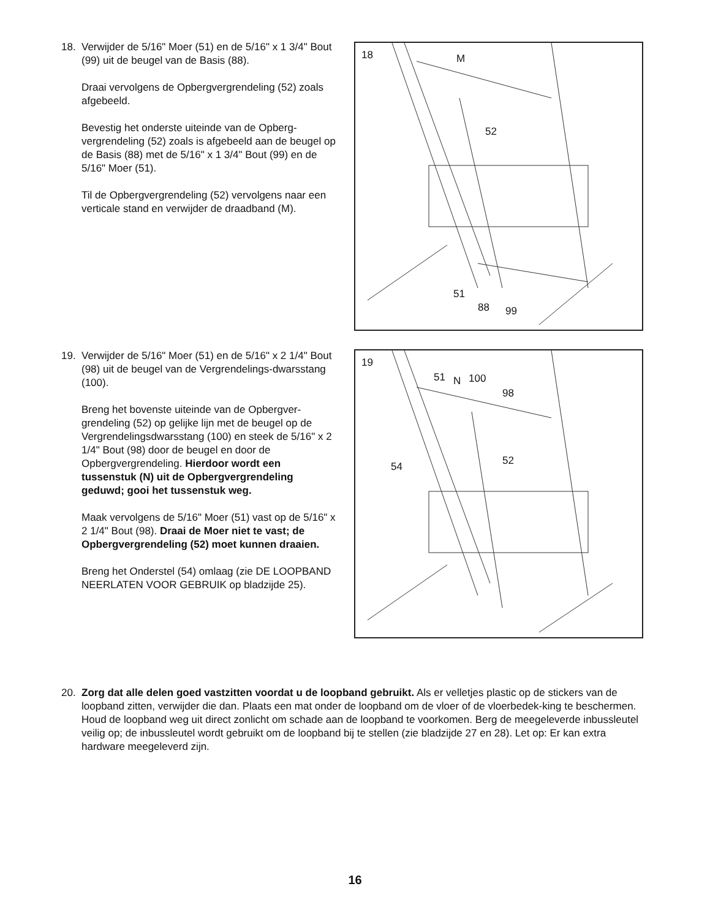18. Verwijder de 5/16" Moer (51) en de 5/16" x 1 3/4" Bout (99) uit de beugel van de Basis (88).
Draai vervolgens de Opbergvergrendeling (52) zoals afgebeeld.
Bevestig het onderste uiteinde van de Opberg-vergrendeling (52) zoals is afgebeeld aan de beugel op de Basis (88) met de 5/16" x 1 3/4" Bout (99) en de 5/16" Moer (51).
Til de Opbergvergrendeling (52) vervolgens naar een verticale stand en verwijder de draadband (M).
18 M
52
51
88 99
19. Verwijder de 5/16" Moer (51) en de 5/16" x 2 1/4" Bout (98) uit de beugel van de Vergrendelings-dwarsstang (100).
Breng het bovenste uiteinde van de Opbergver-grendeling (52) op gelijke lijn met de beugel op de Vergrendelingsdwarsstang (100) en steek de 5/16" x 2 1/4" Bout (98) door de beugel en door de Opbergvergrendeling. Hierdoor wordt een tussenstuk (N) uit de Opbergvergrendeling geduwd; gooi het tussenstuk weg.
Maak vervolgens de 5/16" Moer (51) vast op de 5/16" x 2 1/4" Bout (98). Draai de Moer niet te vast; de Opbergvergrendeling (52) moet kunnen draaien.
Breng het Onderstel (54) omlaag (zie DE LOOPBAND NEERLATEN VOOR GEBRUIK op bladzijde 25).
19
51 N 100
98
54 52
20. Zorg dat alle delen goed vastzitten voordat u de loopband gebruikt. Als er velletjes plastic op de stickers van de loopband zitten, verwijder die dan. Plaats een mat onder de loopband om de vloer of de vloerbedek-king te beschermen. Houd de loopband weg uit direct zonlicht om schade aan de loopband te voorkomen. Berg de meegeleverde inbussleutel veilig op; de inbussleutel wordt gebruikt om de loopband bij te stellen (zie bladzijde 27 en 28). Let op: Er kan extra hardware meegeleverd zijn.
16